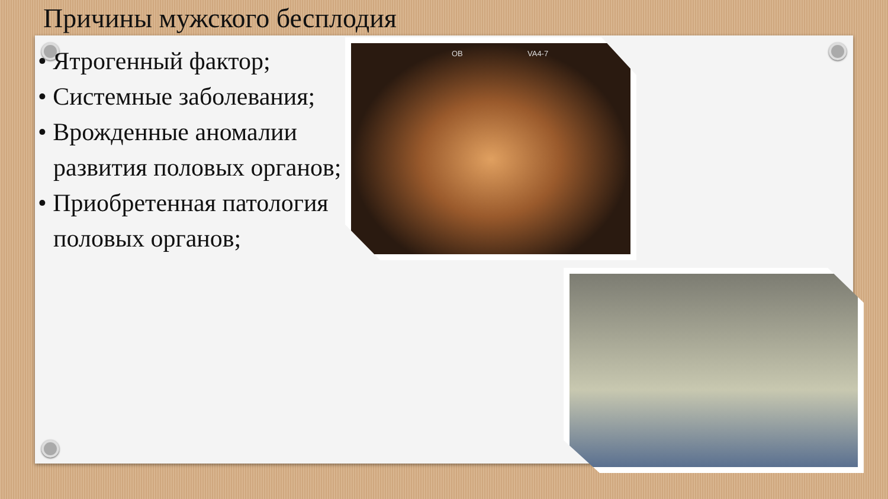Причины мужского бесплодия
• Ятрогенный фактор;
• Системные заболевания;
• Врожденные аномалии развития половых органов;
• Приобретенная патология половых органов;
OB VA4-7